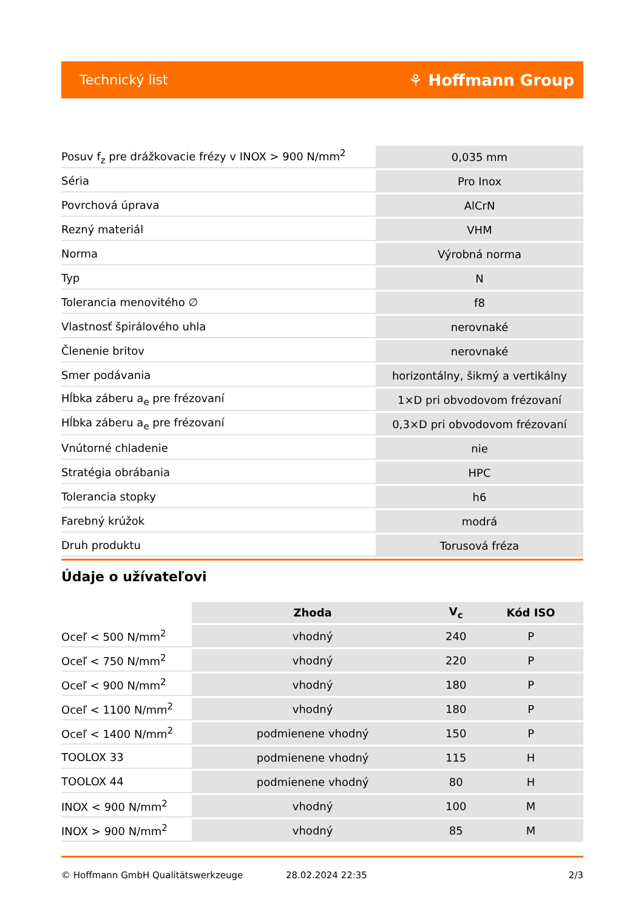Technický list ⚘ Hoffmann Group
| Posuv f<sub>z</sub> pre drážkovacie frézy v INOX > 900 N/mm<sup>2</sup> | 0,035 mm |
| Séria | Pro Inox |
| Povrchová úprava | AlCrN |
| Rezný materiál | VHM |
| Norma | Výrobná norma |
| Typ | N |
| Tolerancia menovitého ∅ | f8 |
| Vlastnosť špirálového uhla | nerovnaké |
| Členenie britov | nerovnaké |
| Smer podávania | horizontálny, šikmý a vertikálny |
| Hĺbka záberu a<sub>e</sub> pre frézovaní | 1×D pri obvodovom frézovaní |
| Hĺbka záberu a<sub>e</sub> pre frézovaní | 0,3×D pri obvodovom frézovaní |
| Vnútorné chladenie | nie |
| Stratégia obrábania | HPC |
| Tolerancia stopky | h6 |
| Farebný krúžok | modrá |
| Druh produktu | Torusová fréza |
Údaje o užívateľovi
| | Zhoda | V<sub>c</sub> | Kód ISO |
| --- | --- | --- | --- |
| Oceľ < 500 N/mm<sup>2</sup> | vhodný | 240 | P |
| Oceľ < 750 N/mm<sup>2</sup> | vhodný | 220 | P |
| Oceľ < 900 N/mm<sup>2</sup> | vhodný | 180 | P |
| Oceľ < 1100 N/mm<sup>2</sup> | vhodný | 180 | P |
| Oceľ < 1400 N/mm<sup>2</sup> | podmienene vhodný | 150 | P |
| TOOLOX 33 | podmienene vhodný | 115 | H |
| TOOLOX 44 | podmienene vhodný | 80 | H |
| INOX < 900 N/mm<sup>2</sup> | vhodný | 100 | M |
| INOX > 900 N/mm<sup>2</sup> | vhodný | 85 | M |
© Hoffmann GmbH Qualitätswerkzeuge 28.02.2024 22:35 2/3